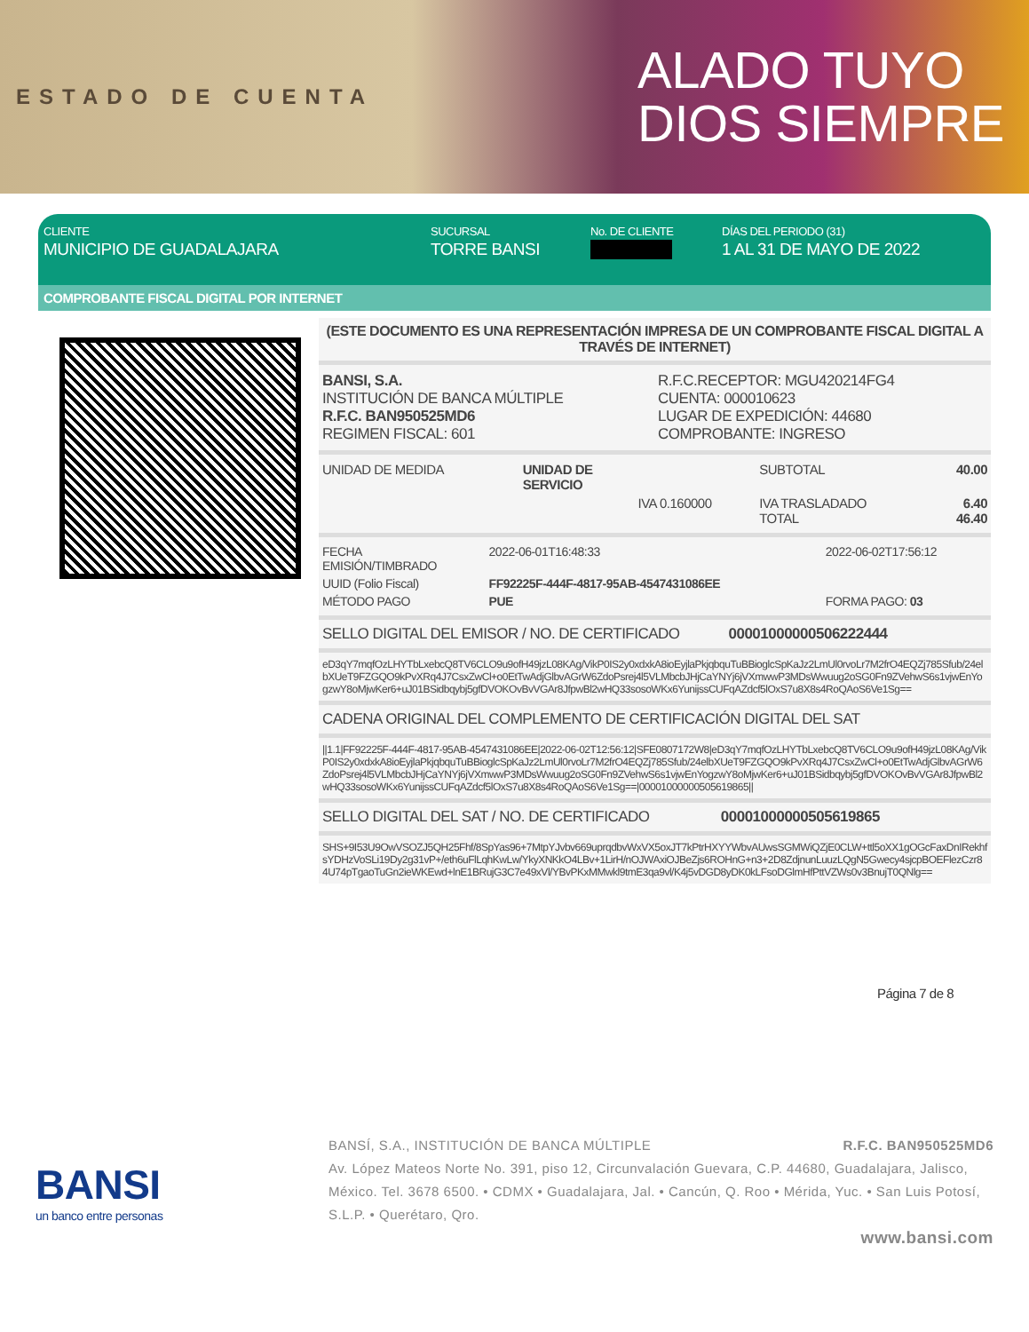ESTADO DE CUENTA
ALADO TUYO
DIOS SIEMPRE
CLIENTE
MUNICIPIO DE GUADALAJARA
SUCURSAL
TORRE BANSI
No. DE CLIENTE DÍAS DEL PERIODO (31)
1 AL 31 DE MAYO DE 2022
COMPROBANTE FISCAL DIGITAL POR INTERNET
(ESTE DOCUMENTO ES UNA REPRESENTACIÓN IMPRESA DE UN COMPROBANTE FISCAL DIGITAL A TRAVÉS DE INTERNET)
| BANSI, S.A. INSTITUCIÓN DE BANCA MÚLTIPLE R.F.C. BAN950525MD6 REGIMEN FISCAL: 601 | R.F.C.RECEPTOR: MGU420214FG4 CUENTA: 000010623 LUGAR DE EXPEDICIÓN: 44680 COMPROBANTE: INGRESO |
| UNIDAD DE MEDIDA | UNIDAD DE SERVICIO | | SUBTOTAL | 40.00 |
| | | IVA 0.160000 | IVA TRASLADADO TOTAL | 6.40 46.40 |
| FECHA EMISIÓN/TIMBRADO | 2022-06-01T16:48:33 | 2022-06-02T17:56:12 |
| UUID (Folio Fiscal) | FF92225F-444F-4817-95AB-4547431086EE | |
| MÉTODO PAGO | PUE | FORMA PAGO: 03 |
SELLO DIGITAL DEL EMISOR / NO. DE CERTIFICADO 00001000000506222444
eD3qY7mqfOzLHYTbLxebcQ8TV6CLO9u9ofH49jzL08KAg/VikP0IS2y0xdxkA8ioEyjlaPkjqbquTuBBioglcSpKaJz2LmUl0rvoLr7M2frO4EQZj785Sfub/24elbXUeT9FZGQO9kPvXRq4J7CsxZwCl+o0EtTwAdjGlbvAGrW6ZdoPsrej4l5VLMbcbJHjCaYNYj6jVXmwwP3MDsWwuug2oSG0Fn9ZVehwS6s1vjwEnYogzwY8oMjwKer6+uJ01BSidbqybj5gfDVOKOvBvVGAr8JfpwBl2wHQ33sosoWKx6YunijssCUFqAZdcf5lOxS7u8X8s4RoQAoS6Ve1Sg==
CADENA ORIGINAL DEL COMPLEMENTO DE CERTIFICACIÓN DIGITAL DEL SAT
||1.1|FF92225F-444F-4817-95AB-4547431086EE|2022-06-02T12:56:12|SFE0807172W8|eD3qY7mqfOzLHYTbLxebcQ8TV6CLO9u9ofH49jzL08KAg/VikP0IS2y0xdxkA8ioEyjlaPkjqbquTuBBioglcSpKaJz2LmUl0rvoLr7M2frO4EQZj785Sfub/24elbXUeT9FZGQO9kPvXRq4J7CsxZwCl+o0EtTwAdjGlbvAGrW6ZdoPsrej4l5VLMbcbJHjCaYNYj6jVXmwwP3MDsWwuug2oSG0Fn9ZVehwS6s1vjwEnYogzwY8oMjwKer6+uJ01BSidbqybj5gfDVOKOvBvVGAr8JfpwBl2wHQ33sosoWKx6YunijssCUFqAZdcf5lOxS7u8X8s4RoQAoS6Ve1Sg==|00001000000505619865||
SELLO DIGITAL DEL SAT / NO. DE CERTIFICADO 00001000000505619865
SHS+9I53U9OwVSOZJ5QH25Fhf/8SpYas96+7MtpYJvbv669uprqdbvWxVX5oxJT7kPtrHXYYWbvAUwsSGMWiQZjE0CLW+ttl5oXX1gOGcFaxDnIRekhfsYDHzVoSLi19Dy2g31vP+/eth6uFlLqhKwLw/YkyXNKkO4LBv+1LirH/nOJWAxiOJBeZjs6ROHnG+n3+2D8ZdjnunLuuzLQgN5Gwecy4sjcpBOEFlezCzr84U74pTgaoTuGn2ieWKEwd+lnE1BRujG3C7e49xVl/YBvPKxMMwkl9tmE3qa9vl/K4j5vDGD8yDK0kLFsoDGlmHfPttVZWs0v3BnujT0QNlg==
Página 7 de 8
BANSI
un banco entre personas
BANSÍ, S.A., INSTITUCIÓN DE BANCA MÚLTIPLE R.F.C. BAN950525MD6
Av. López Mateos Norte No. 391, piso 12, Circunvalación Guevara, C.P. 44680, Guadalajara, Jalisco, México. Tel. 3678 6500. • CDMX • Guadalajara, Jal. • Cancún, Q. Roo • Mérida, Yuc. • San Luis Potosí, S.L.P. • Querétaro, Qro.
www.bansi.com